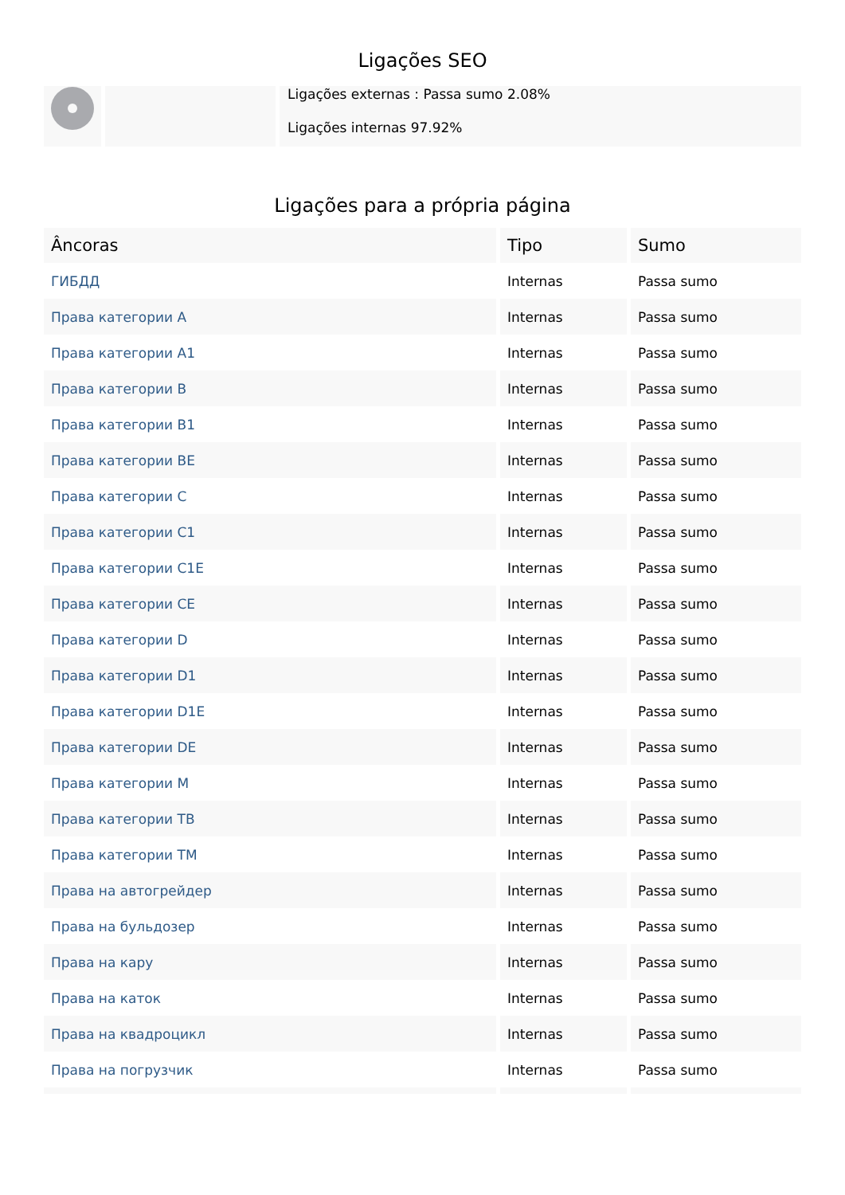Ligações SEO
Ligações externas : Passa sumo 2.08%
Ligações internas 97.92%
Ligações para a própria página
| Âncoras | Tipo | Sumo |
| --- | --- | --- |
| ГИБДД | Internas | Passa sumo |
| Права категории A | Internas | Passa sumo |
| Права категории A1 | Internas | Passa sumo |
| Права категории B | Internas | Passa sumo |
| Права категории B1 | Internas | Passa sumo |
| Права категории BE | Internas | Passa sumo |
| Права категории C | Internas | Passa sumo |
| Права категории C1 | Internas | Passa sumo |
| Права категории C1E | Internas | Passa sumo |
| Права категории CE | Internas | Passa sumo |
| Права категории D | Internas | Passa sumo |
| Права категории D1 | Internas | Passa sumo |
| Права категории D1E | Internas | Passa sumo |
| Права категории DE | Internas | Passa sumo |
| Права категории M | Internas | Passa sumo |
| Права категории TB | Internas | Passa sumo |
| Права категории TM | Internas | Passa sumo |
| Права на автогрейдер | Internas | Passa sumo |
| Права на бульдозер | Internas | Passa sumo |
| Права на кару | Internas | Passa sumo |
| Права на каток | Internas | Passa sumo |
| Права на квадроцикл | Internas | Passa sumo |
| Права на погрузчик | Internas | Passa sumo |